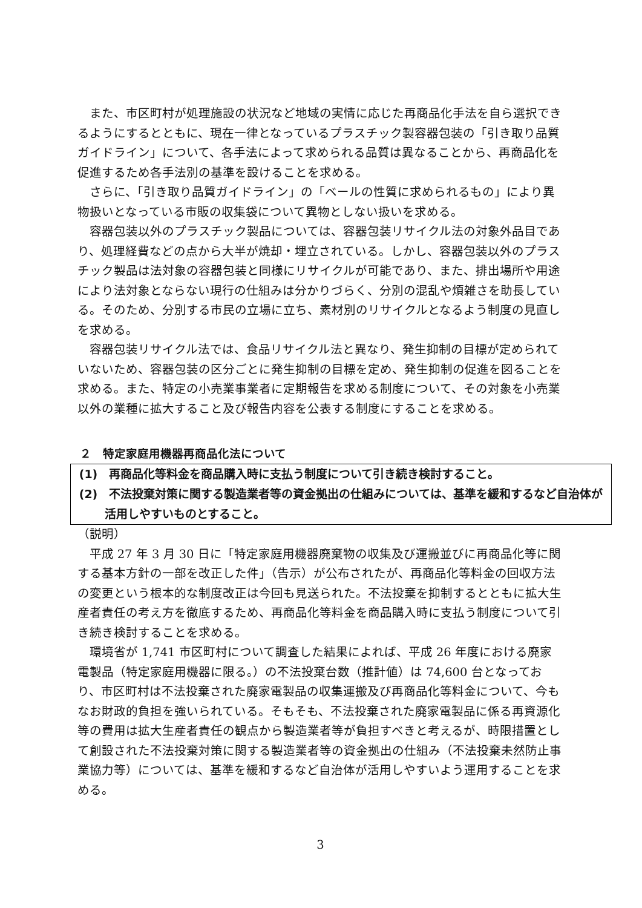また、市区町村が処理施設の状況など地域の実情に応じた再商品化手法を自ら選択できるようにするとともに、現在一律となっているプラスチック製容器包装の「引き取り品質ガイドライン」について、各手法によって求められる品質は異なることから、再商品化を促進するため各手法別の基準を設けることを求める。
さらに、「引き取り品質ガイドライン」の「ベールの性質に求められるもの」により異物扱いとなっている市販の収集袋について異物としない扱いを求める。
容器包装以外のプラスチック製品については、容器包装リサイクル法の対象外品目であり、処理経費などの点から大半が焼却・埋立されている。しかし、容器包装以外のプラスチック製品は法対象の容器包装と同様にリサイクルが可能であり、また、排出場所や用途により法対象とならない現行の仕組みは分かりづらく、分別の混乱や煩雑さを助長している。そのため、分別する市民の立場に立ち、素材別のリサイクルとなるよう制度の見直しを求める。
容器包装リサイクル法では、食品リサイクル法と異なり、発生抑制の目標が定められていないため、容器包装の区分ごとに発生抑制の目標を定め、発生抑制の促進を図ることを求める。また、特定の小売業事業者に定期報告を求める制度について、その対象を小売業以外の業種に拡大すること及び報告内容を公表する制度にすることを求める。
２　特定家庭用機器再商品化法について
(1)　再商品化等料金を商品購入時に支払う制度について引き続き検討すること。
(2)　不法投棄対策に関する製造業者等の資金拠出の仕組みについては、基準を緩和するなど自治体が活用しやすいものとすること。
（説明）
平成 27 年 3 月 30 日に「特定家庭用機器廃棄物の収集及び運搬並びに再商品化等に関する基本方針の一部を改正した件」（告示）が公布されたが、再商品化等料金の回収方法の変更という根本的な制度改正は今回も見送られた。不法投棄を抑制するとともに拡大生産者責任の考え方を徹底するため、再商品化等料金を商品購入時に支払う制度について引き続き検討することを求める。
環境省が 1,741 市区町村について調査した結果によれば、平成 26 年度における廃家電製品（特定家庭用機器に限る。）の不法投棄台数（推計値）は 74,600 台となっており、市区町村は不法投棄された廃家電製品の収集運搬及び再商品化等料金について、今もなお財政的負担を強いられている。そもそも、不法投棄された廃家電製品に係る再資源化等の費用は拡大生産者責任の観点から製造業者等が負担すべきと考えるが、時限措置として創設された不法投棄対策に関する製造業者等の資金拠出の仕組み（不法投棄未然防止事業協力等）については、基準を緩和するなど自治体が活用しやすいよう運用することを求める。
3